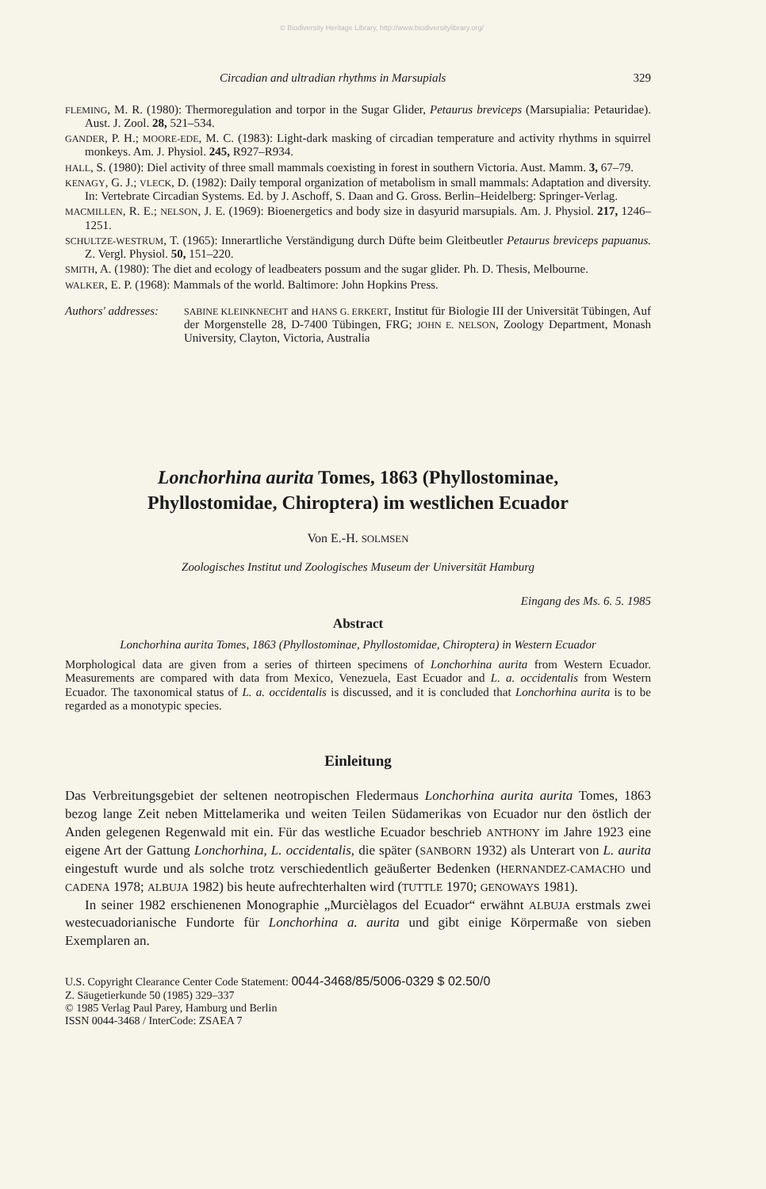© Biodiversity Heritage Library, http://www.biodiversitylibrary.org/
Circadian and ultradian rhythms in Marsupials 329
FLEMING, M. R. (1980): Thermoregulation and torpor in the Sugar Glider, Petaurus breviceps (Marsupialia: Petauridae). Aust. J. Zool. 28, 521–534.
GANDER, P. H.; MOORE-EDE, M. C. (1983): Light-dark masking of circadian temperature and activity rhythms in squirrel monkeys. Am. J. Physiol. 245, R927–R934.
HALL, S. (1980): Diel activity of three small mammals coexisting in forest in southern Victoria. Aust. Mamm. 3, 67–79.
KENAGY, G. J.; VLECK, D. (1982): Daily temporal organization of metabolism in small mammals: Adaptation and diversity. In: Vertebrate Circadian Systems. Ed. by J. Aschoff, S. Daan and G. Gross. Berlin–Heidelberg: Springer-Verlag.
MACMILLEN, R. E.; NELSON, J. E. (1969): Bioenergetics and body size in dasyurid marsupials. Am. J. Physiol. 217, 1246–1251.
SCHULTZE-WESTRUM, T. (1965): Innerartliche Verständigung durch Düfte beim Gleitbeutler Petaurus breviceps papuanus. Z. Vergl. Physiol. 50, 151–220.
SMITH, A. (1980): The diet and ecology of leadbeaters possum and the sugar glider. Ph. D. Thesis, Melbourne.
WALKER, E. P. (1968): Mammals of the world. Baltimore: John Hopkins Press.
Authors' addresses:
SABINE KLEINKNECHT and HANS G. ERKERT, Institut für Biologie III der Universität Tübingen, Auf der Morgenstelle 28, D-7400 Tübingen, FRG; JOHN E. NELSON, Zoology Department, Monash University, Clayton, Victoria, Australia
Lonchorhina aurita Tomes, 1863 (Phyllostominae,
Phyllostomidae, Chiroptera) im westlichen Ecuador
Von E.-H. SOLMSEN
Zoologisches Institut und Zoologisches Museum der Universität Hamburg
Eingang des Ms. 6. 5. 1985
Abstract
Lonchorhina aurita Tomes, 1863 (Phyllostominae, Phyllostomidae, Chiroptera) in Western Ecuador
Morphological data are given from a series of thirteen specimens of Lonchorhina aurita from Western Ecuador. Measurements are compared with data from Mexico, Venezuela, East Ecuador and L. a. occidentalis from Western Ecuador. The taxonomical status of L. a. occidentalis is discussed, and it is concluded that Lonchorhina aurita is to be regarded as a monotypic species.
Einleitung
Das Verbreitungsgebiet der seltenen neotropischen Fledermaus Lonchorhina aurita aurita Tomes, 1863 bezog lange Zeit neben Mittelamerika und weiten Teilen Südamerikas von Ecuador nur den östlich der Anden gelegenen Regenwald mit ein. Für das westliche Ecuador beschrieb ANTHONY im Jahre 1923 eine eigene Art der Gattung Lonchorhina, L. occidentalis, die später (SANBORN 1932) als Unterart von L. aurita eingestuft wurde und als solche trotz verschiedentlich geäußerter Bedenken (HERNANDEZ-CAMACHO und CADENA 1978; ALBUJA 1982) bis heute aufrechterhalten wird (TUTTLE 1970; GENOWAYS 1981).
In seiner 1982 erschienenen Monographie „Murcièlagos del Ecuador“ erwähnt ALBUJA erstmals zwei westecuadorianische Fundorte für Lonchorhina a. aurita und gibt einige Körpermaße von sieben Exemplaren an.
U.S. Copyright Clearance Center Code Statement: 0044-3468/85/5006-0329 $ 02.50/0
Z. Säugetierkunde 50 (1985) 329–337
© 1985 Verlag Paul Parey, Hamburg und Berlin
ISSN 0044-3468 / InterCode: ZSAEA 7